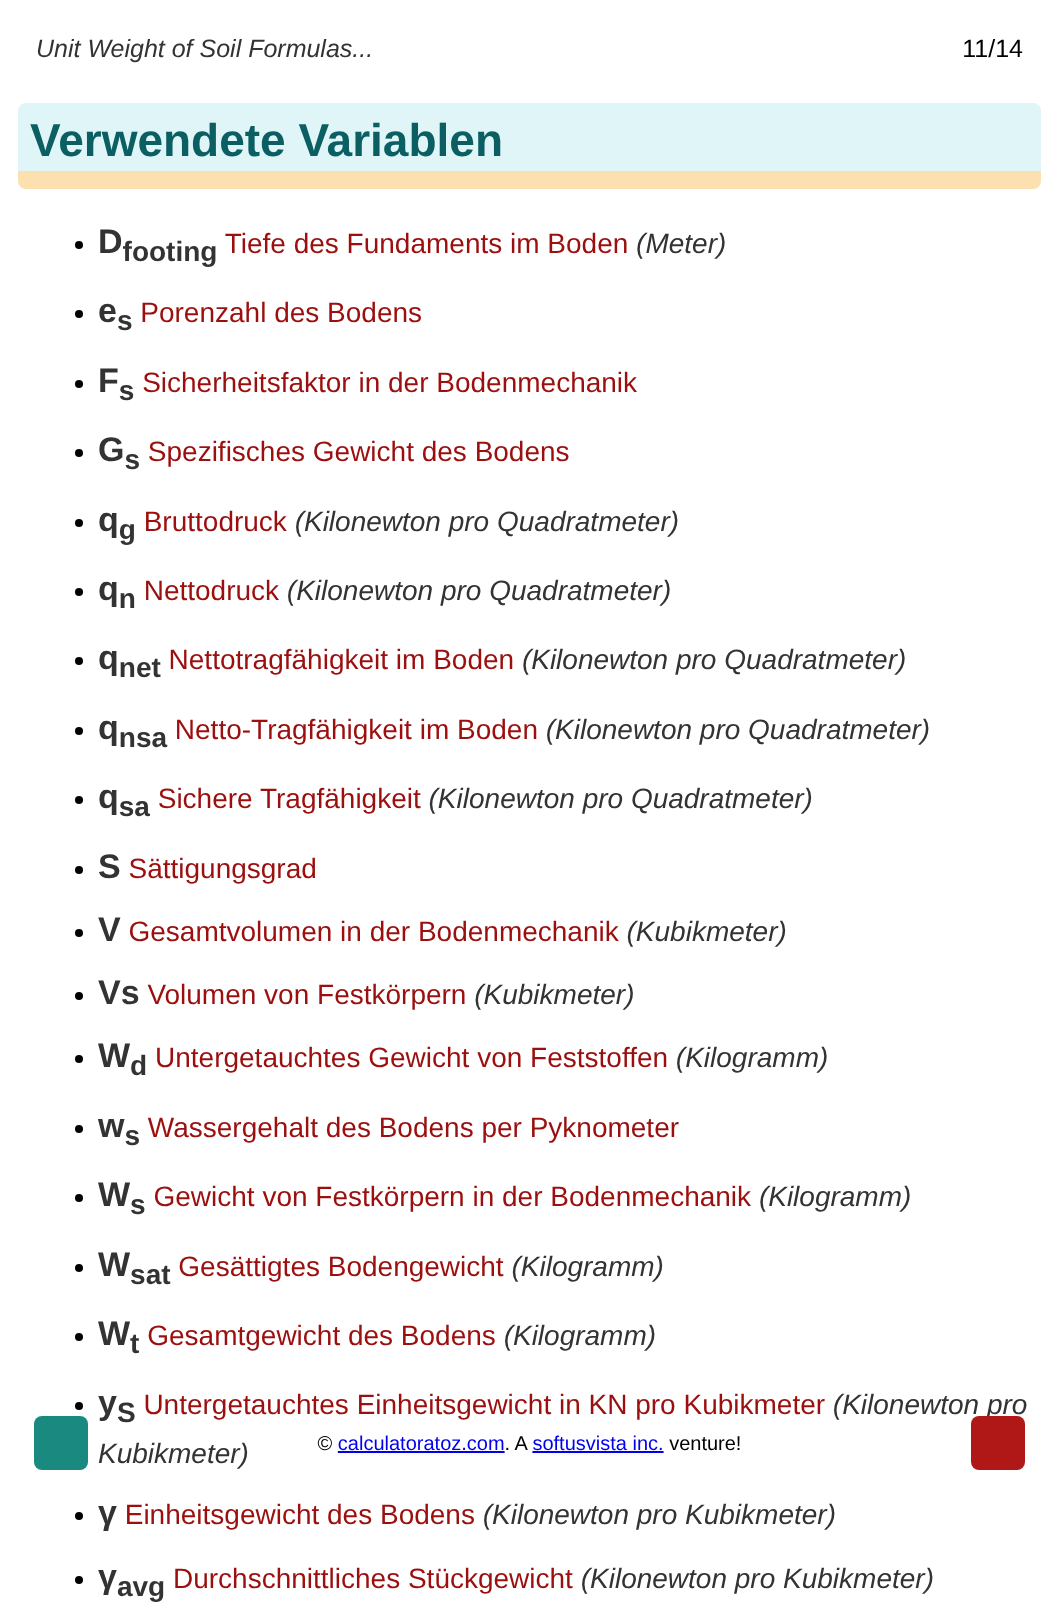Unit Weight of Soil Formulas... 11/14
Verwendete Variablen
D<sub>footing</sub> Tiefe des Fundaments im Boden (Meter)
e<sub>s</sub> Porenzahl des Bodens
F<sub>s</sub> Sicherheitsfaktor in der Bodenmechanik
G<sub>s</sub> Spezifisches Gewicht des Bodens
q<sub>g</sub> Bruttodruck (Kilonewton pro Quadratmeter)
q<sub>n</sub> Nettodruck (Kilonewton pro Quadratmeter)
q<sub>net</sub> Nettotragfähigkeit im Boden (Kilonewton pro Quadratmeter)
q<sub>nsa</sub> Netto-Tragfähigkeit im Boden (Kilonewton pro Quadratmeter)
q<sub>sa</sub> Sichere Tragfähigkeit (Kilonewton pro Quadratmeter)
S Sättigungsgrad
V Gesamtvolumen in der Bodenmechanik (Kubikmeter)
Vs Volumen von Festkörpern (Kubikmeter)
W<sub>d</sub> Untergetauchtes Gewicht von Feststoffen (Kilogramm)
w<sub>s</sub> Wassergehalt des Bodens per Pyknometer
W<sub>s</sub> Gewicht von Festkörpern in der Bodenmechanik (Kilogramm)
W<sub>sat</sub> Gesättigtes Bodengewicht (Kilogramm)
W<sub>t</sub> Gesamtgewicht des Bodens (Kilogramm)
y<sub>S</sub> Untergetauchtes Einheitsgewicht in KN pro Kubikmeter (Kilonewton pro Kubikmeter)
γ Einheitsgewicht des Bodens (Kilonewton pro Kubikmeter)
γ<sub>avg</sub> Durchschnittliches Stückgewicht (Kilonewton pro Kubikmeter)
© calculatoratoz.com. A softusvista inc. venture!